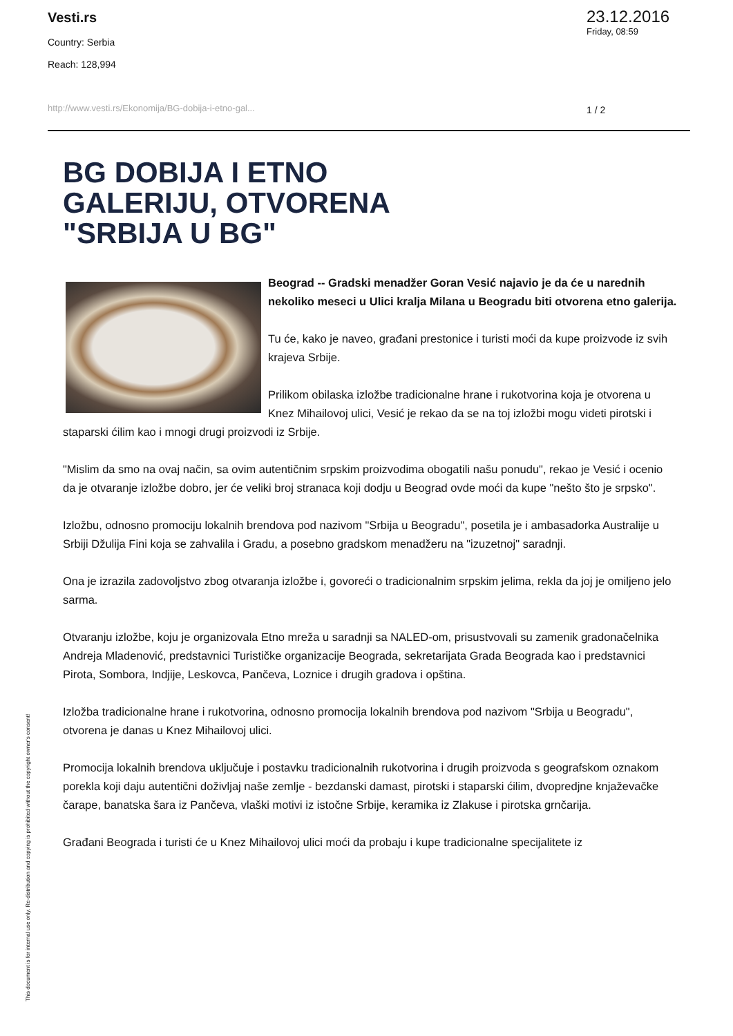Vesti.rs
Country: Serbia
Reach: 128,994
http://www.vesti.rs/Ekonomija/BG-dobija-i-etno-gal...
23.12.2016
Friday, 08:59
1 / 2
BG DOBIJA I ETNO GALERIJU, OTVORENA "SRBIJA U BG"
Beograd -- Gradski menadžer Goran Vesić najavio je da će u narednih nekoliko meseci u Ulici kralja Milana u Beogradu biti otvorena etno galerija.
Tu će, kako je naveo, građani prestonice i turisti moći da kupe proizvode iz svih krajeva Srbije.
Prilikom obilaska izložbe tradicionalne hrane i rukotvorina koja je otvorena u Knez Mihailovoj ulici, Vesić je rekao da se na toj izložbi mogu videti pirotski i staparski ćilim kao i mnogi drugi proizvodi iz Srbije.
"Mislim da smo na ovaj način, sa ovim autentičnim srpskim proizvodima obogatili našu ponudu", rekao je Vesić i ocenio da je otvaranje izložbe dobro, jer će veliki broj stranaca koji dodju u Beograd ovde moći da kupe "nešto što je srpsko".
Izložbu, odnosno promociju lokalnih brendova pod nazivom "Srbija u Beogradu", posetila je i ambasadorka Australije u Srbiji Džulija Fini koja se zahvalila i Gradu, a posebno gradskom menadžeru na "izuzetnoj" saradnji.
Ona je izrazila zadovoljstvo zbog otvaranja izložbe i, govoreći o tradicionalnim srpskim jelima, rekla da joj je omiljeno jelo sarma.
Otvaranju izložbe, koju je organizovala Etno mreža u saradnji sa NALED-om, prisustvovali su zamenik gradonačelnika Andreja Mladenović, predstavnici Turističke organizacije Beograda, sekretarijata Grada Beograda kao i predstavnici Pirota, Sombora, Indjije, Leskovca, Pančeva, Loznice i drugih gradova i opština.
Izložba tradicionalne hrane i rukotvorina, odnosno promocija lokalnih brendova pod nazivom "Srbija u Beogradu", otvorena je danas u Knez Mihailovoj ulici.
Promocija lokalnih brendova uključuje i postavku tradicionalnih rukotvorina i drugih proizvoda s geografskom oznakom porekla koji daju autentični doživljaj naše zemlje - bezdanski damast, pirotski i staparski ćilim, dvopredjne knjaževačke čarape, banatska šara iz Pančeva, vlaški motivi iz istočne Srbije, keramika iz Zlakuse i pirotska grnčarija.
Građani Beograda i turisti će u Knez Mihailovoj ulici moći da probaju i kupe tradicionalne specijalitete iz
This document is for internal use only. Re-distribution and copying is prohibited without the copyright owner's consent!